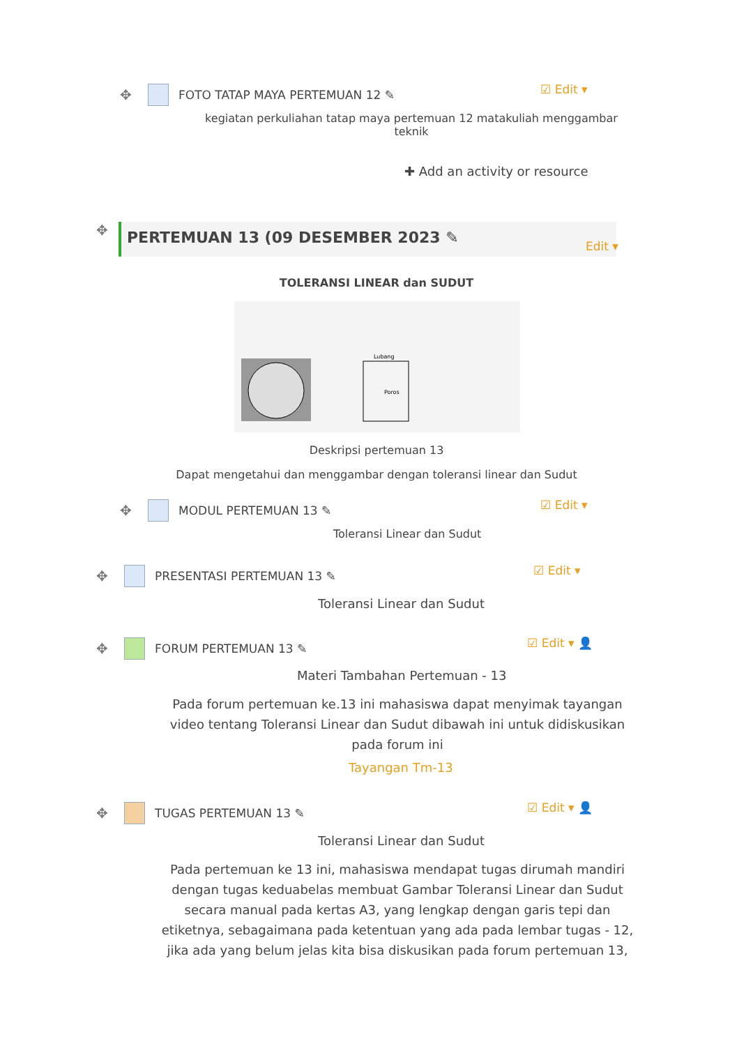✥ FOTO TATAP MAYA PERTEMUAN 12 ✎
☑ Edit ▾
kegiatan perkuliahan tatap maya pertemuan 12 matakuliah menggambar teknik
✚ Add an activity or resource
✥ PERTEMUAN 13 (09 DESEMBER 2023 ✎
Edit ▾
TOLERANSI LINEAR dan SUDUT
Lubang
Poros
Deskripsi pertemuan 13
Dapat mengetahui dan menggambar dengan toleransi linear dan Sudut
✥ MODUL PERTEMUAN 13 ✎ ☑ Edit ▾
Toleransi Linear dan Sudut
✥ PRESENTASI PERTEMUAN 13 ✎ ☑ Edit ▾
Toleransi Linear dan Sudut
✥ FORUM PERTEMUAN 13 ✎ ☑ Edit ▾ 👤
Materi Tambahan Pertemuan - 13
Pada forum pertemuan ke.13 ini mahasiswa dapat menyimak tayangan video tentang Toleransi Linear dan Sudut dibawah ini untuk didiskusikan pada forum ini
Tayangan Tm-13
✥ TUGAS PERTEMUAN 13 ✎ ☑ Edit ▾ 👤
Toleransi Linear dan Sudut
Pada pertemuan ke 13 ini, mahasiswa mendapat tugas dirumah mandiri dengan tugas keduabelas membuat Gambar Toleransi Linear dan Sudut secara manual pada kertas A3, yang lengkap dengan garis tepi dan etiketnya, sebagaimana pada ketentuan yang ada pada lembar tugas - 12, jika ada yang belum jelas kita bisa diskusikan pada forum pertemuan 13,